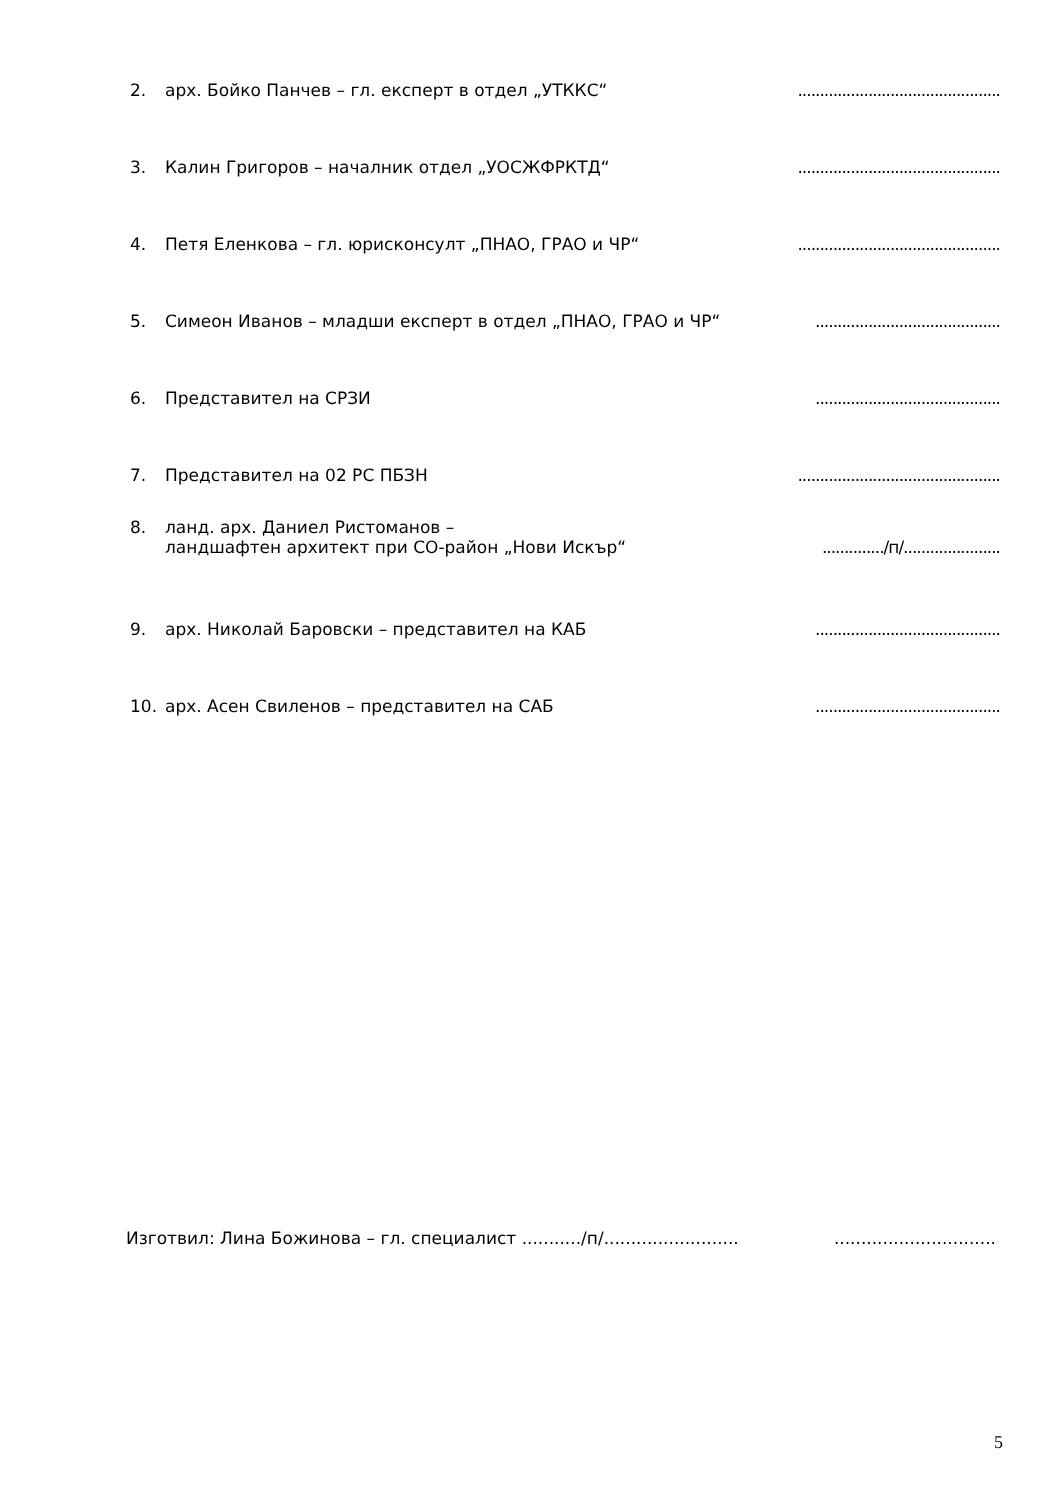2. арх. Бойко Панчев – гл. експерт в отдел „УТККС“..............................................
3. Калин Григоров – началник отдел „УОСЖФРКТД“..............................................
4. Петя Еленкова – гл. юрисконсулт „ПНАО, ГРАО и ЧР“..............................................
5. Симеон Иванов – младши експерт в отдел „ПНАО, ГРАО и ЧР“..........................................
6. Представител на СРЗИ..........................................
7. Представител на 02 РС ПБЗН..............................................
8. ланд. арх. Даниел Ристоманов –
ландшафтен архитект при СО-район „Нови Искър“
............../п/......................
9. арх. Николай Баровски – представител на КАБ..........................................
10. арх. Асен Свиленов – представител на САБ..........................................
Изготвил: Лина Божинова – гл. специалист .........../п/.......................................................
5